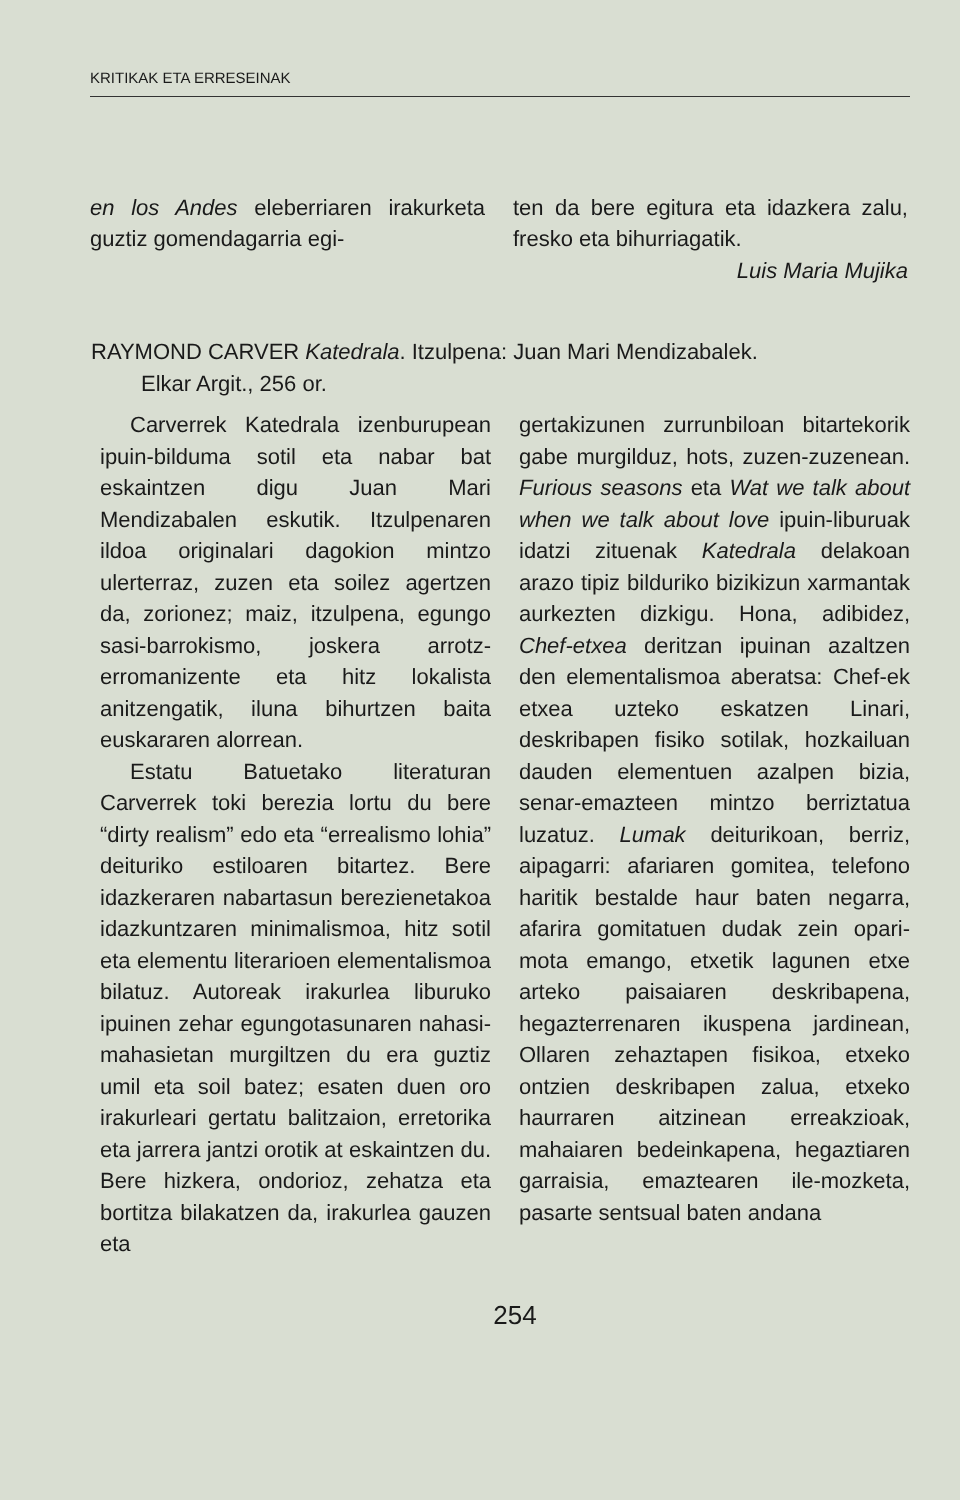KRITIKAK ETA ERRESEINAK
en los Andes eleberriaren irakurketa guztiz gomendagarria egi-
ten da bere egitura eta idazkera zalu, fresko eta bihurriagatik.
Luis Maria Mujika
RAYMOND CARVER Katedrala. Itzulpena: Juan Mari Mendizabalek.
Elkar Argit., 256 or.
Carverrek Katedrala izenburupean ipuin-bilduma sotil eta nabar bat eskaintzen digu Juan Mari Mendizabalen eskutik. Itzulpenaren ildoa originalari dagokion mintzo ulerterraz, zuzen eta soilez agertzen da, zorionez; maiz, itzulpena, egungo sasi-barrokismo, joskera arrotz-erromanizente eta hitz lokalista anitzengatik, iluna bihurtzen baita euskararen alorrean.
Estatu Batuetako literaturan Carverrek toki berezia lortu du bere “dirty realism” edo eta “errealismo lohia” deituriko estiloaren bitartez. Bere idazkeraren nabartasun berezienetakoa idazkuntzaren minimalismoa, hitz sotil eta elementu literarioen elementalismoa bilatuz. Autoreak irakurlea liburuko ipuinen zehar egungotasunaren nahasi-mahasietan murgiltzen du era guztiz umil eta soil batez; esaten duen oro irakurleari gertatu balitzaion, erretorika eta jarrera jantzi orotik at eskaintzen du. Bere hizkera, ondorioz, zehatza eta bortitza bilakatzen da, irakurlea gauzen eta
gertakizunen zurrunbiloan bitartekorik gabe murgilduz, hots, zuzen-zuzenean. Furious seasons eta Wat we talk about when we talk about love ipuin-liburuak idatzi zituenak Katedrala delakoan arazo tipiz bilduriko bizikizun xarmantak aurkezten dizkigu. Hona, adibidez, Chef-etxea deritzan ipuinan azaltzen den elementalismoa aberatsa: Chef-ek etxea uzteko eskatzen Linari, deskribapen fisiko sotilak, hozkailuan dauden elementuen azalpen bizia, senar-emazteen mintzo berriztatua luzatuz. Lumak deiturikoan, berriz, aipagarri: afariaren gomitea, telefono haritik bestalde haur baten negarra, afarira gomitatuen dudak zein opari-mota emango, etxetik lagunen etxe arteko paisaiaren deskribapena, hegazterrenaren ikuspena jardinean, Ollaren zehaztapen fisikoa, etxeko ontzien deskribapen zalua, etxeko haurraren aitzinean erreakzioak, mahaiaren bedeinkapena, hegaztiaren garraisia, emaztearen ile-mozketa, pasarte sentsual baten andana
254